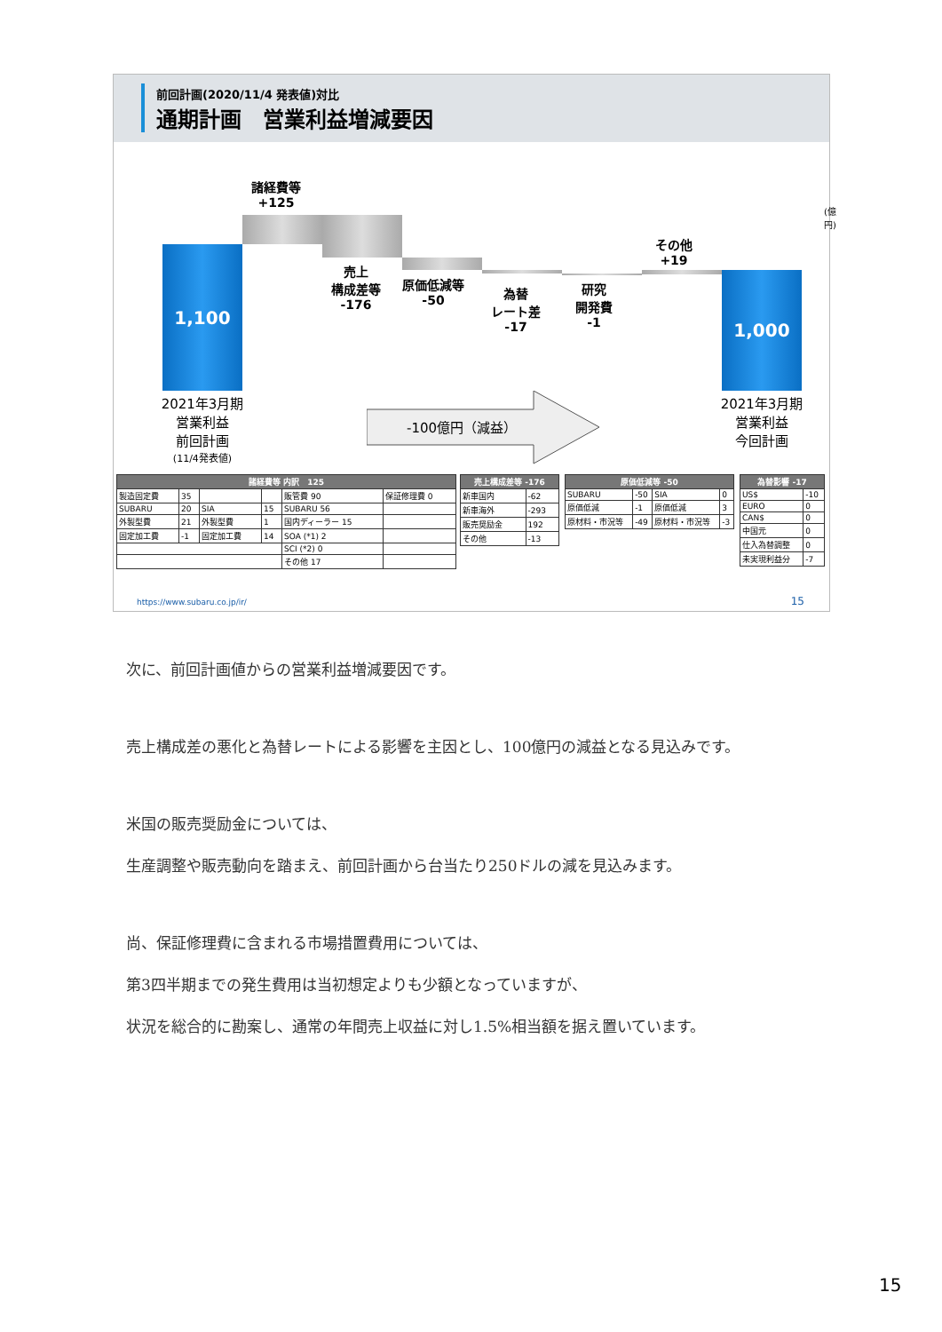前回計画(2020/11/4 発表値)対比
通期計画　営業利益増減要因
(億円)
1,100
1,000
諸経費等
+125
売上
構成差等
-176
原価低減等
-50
為替
レート差
-17
研究
開発費
-1
その他
+19
2021年3月期
営業利益
前回計画
(11/4発表値)
2021年3月期
営業利益
今回計画
-100億円（減益）
| 諸経費等 内訳 125 | | | | | |
| --- | --- | --- | --- | --- | --- |
| 製造固定費 | 35 | | | 販管費 90 | 保証修理費 0 |
| SUBARU | 20 | SIA | 15 | SUBARU 56 | |
| 外製型費 | 21 | 外製型費 | 1 | 国内ディーラー 15 | |
| 固定加工費 | -1 | 固定加工費 | 14 | SOA (*1) 2 | |
| | | | | SCI (*2) 0 | |
| | | | | その他 17 | |
| 売上構成差等 -176 | |
| --- | --- |
| 新車国内 | -62 |
| 新車海外 | -293 |
| 販売奨励金 | 192 |
| その他 | -13 |
| 原価低減等 -50 | | | |
| --- | --- | --- | --- |
| SUBARU | -50 | SIA | 0 |
| 原価低減 | -1 | 原価低減 | 3 |
| 原材料・市況等 | -49 | 原材料・市況等 | -3 |
| 為替影響 -17 | |
| --- | --- |
| US$ | -10 |
| EURO | 0 |
| CAN$ | 0 |
| 中国元 | 0 |
| 仕入為替調整 | 0 |
| 未実現利益分 | -7 |
https://www.subaru.co.jp/ir/ 15
次に、前回計画値からの営業利益増減要因です。
売上構成差の悪化と為替レートによる影響を主因とし、100億円の減益となる見込みです。
米国の販売奨励金については、
生産調整や販売動向を踏まえ、前回計画から台当たり250ドルの減を見込みます。
尚、保証修理費に含まれる市場措置費用については、
第3四半期までの発生費用は当初想定よりも少額となっていますが、
状況を総合的に勘案し、通常の年間売上収益に対し1.5%相当額を据え置いています。
15